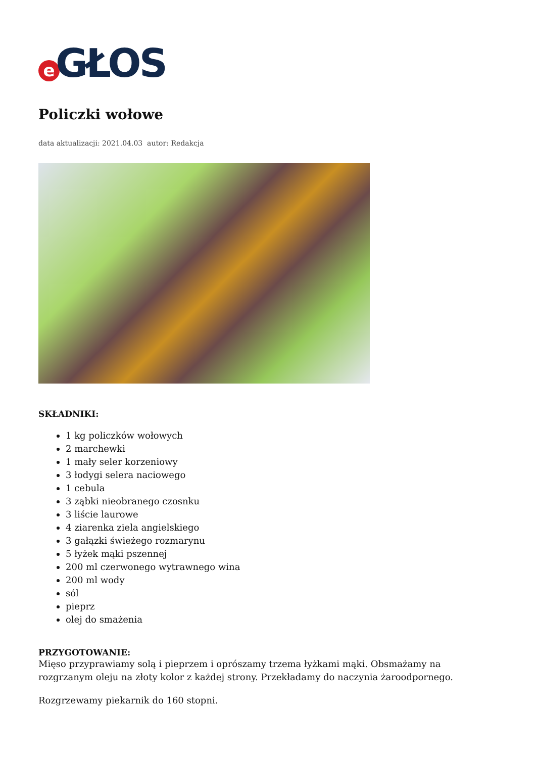e GŁOS
Policzki wołowe
data aktualizacji: 2021.04.03 autor: Redakcja
SKŁADNIKI:
1 kg policzków wołowych
2 marchewki
1 mały seler korzeniowy
3 łodygi selera naciowego
1 cebula
3 ząbki nieobranego czosnku
3 liście laurowe
4 ziarenka ziela angielskiego
3 gałązki świeżego rozmarynu
5 łyżek mąki pszennej
200 ml czerwonego wytrawnego wina
200 ml wody
sól
pieprz
olej do smażenia
PRZYGOTOWANIE:
Mięso przyprawiamy solą i pieprzem i oprószamy trzema łyżkami mąki. Obsmażamy na rozgrzanym oleju na złoty kolor z każdej strony. Przekładamy do naczynia żaroodpornego.
Rozgrzewamy piekarnik do 160 stopni.